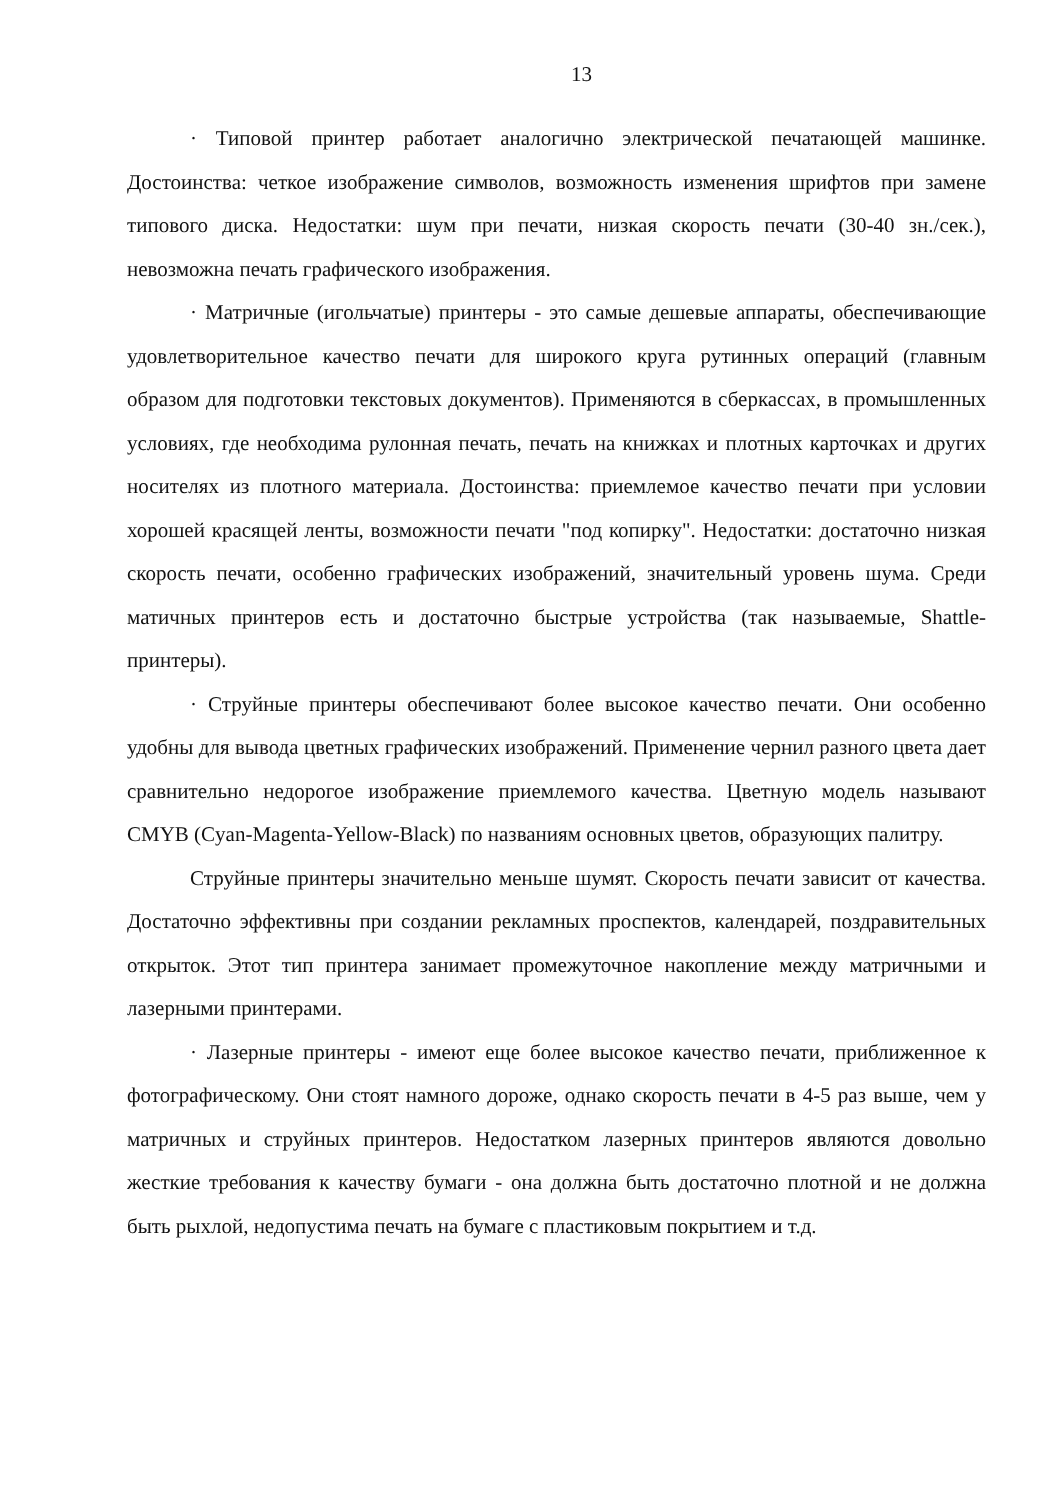13
· Типовой принтер работает аналогично электрической печатающей машинке. Достоинства: четкое изображение символов, возможность изменения шрифтов при замене типового диска. Недостатки: шум при печати, низкая скорость печати (30-40 зн./сек.), невозможна печать графического изображения.
· Матричные (игольчатые) принтеры - это самые дешевые аппараты, обеспечивающие удовлетворительное качество печати для широкого круга рутинных операций (главным образом для подготовки текстовых документов). Применяются в сберкассах, в промышленных условиях, где необходима рулонная печать, печать на книжках и плотных карточках и других носителях из плотного материала. Достоинства: приемлемое качество печати при условии хорошей красящей ленты, возможности печати "под копирку". Недостатки: достаточно низкая скорость печати, особенно графических изображений, значительный уровень шума. Среди матичных принтеров есть и достаточно быстрые устройства (так называемые, Shattle-принтеры).
· Струйные принтеры обеспечивают более высокое качество печати. Они особенно удобны для вывода цветных графических изображений. Применение чернил разного цвета дает сравнительно недорогое изображение приемлемого качества. Цветную модель называют CMYB (Cyan-Magenta-Yellow-Black) по названиям основных цветов, образующих палитру.
Струйные принтеры значительно меньше шумят. Скорость печати зависит от качества. Достаточно эффективны при создании рекламных проспектов, календарей, поздравительных открыток. Этот тип принтера занимает промежуточное накопление между матричными и лазерными принтерами.
· Лазерные принтеры - имеют еще более высокое качество печати, приближенное к фотографическому. Они стоят намного дороже, однако скорость печати в 4-5 раз выше, чем у матричных и струйных принтеров. Недостатком лазерных принтеров являются довольно жесткие требования к качеству бумаги - она должна быть достаточно плотной и не должна быть рыхлой, недопустима печать на бумаге с пластиковым покрытием и т.д.